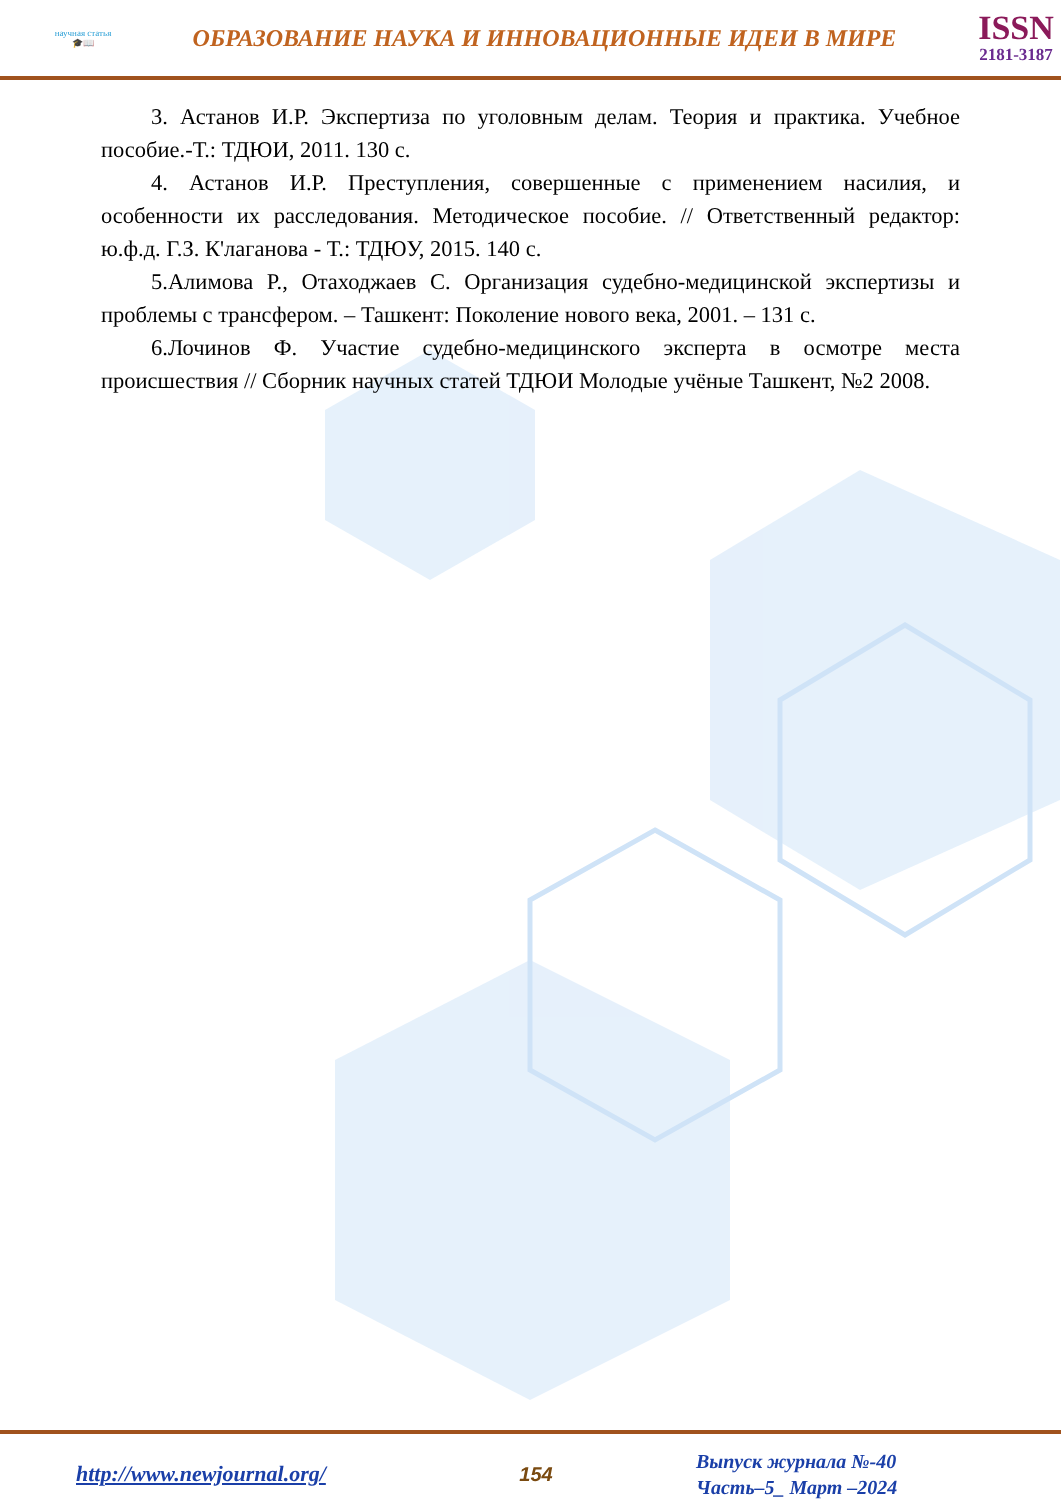научная статья
🎓📖
ОБРАЗОВАНИЕ НАУКА И ИННОВАЦИОННЫЕ ИДЕИ В МИРЕ
ISSN
2181-3187
3. Астанов И.Р. Экспертиза по уголовным делам. Теория и практика. Учебное пособие.-Т.: ТДЮИ, 2011. 130 с.
4. Астанов И.Р. Преступления, совершенные с применением насилия, и особенности их расследования. Методическое пособие. // Ответственный редактор: ю.ф.д. Г.З. К'лаганова - Т.: ТДЮУ, 2015. 140 с.
5.Алимова Р., Отаходжаев С. Организация судебно-медицинской экспертизы и проблемы с трансфером. – Ташкент: Поколение нового века, 2001. – 131 с.
6.Лочинов Ф. Участие судебно-медицинского эксперта в осмотре места происшествия // Сборник научных статей ТДЮИ Молодые учёные Ташкент, №2 2008.
http://www.newjournal.org/ 154
Выпуск журнала №-40
Часть–5_ Март –2024